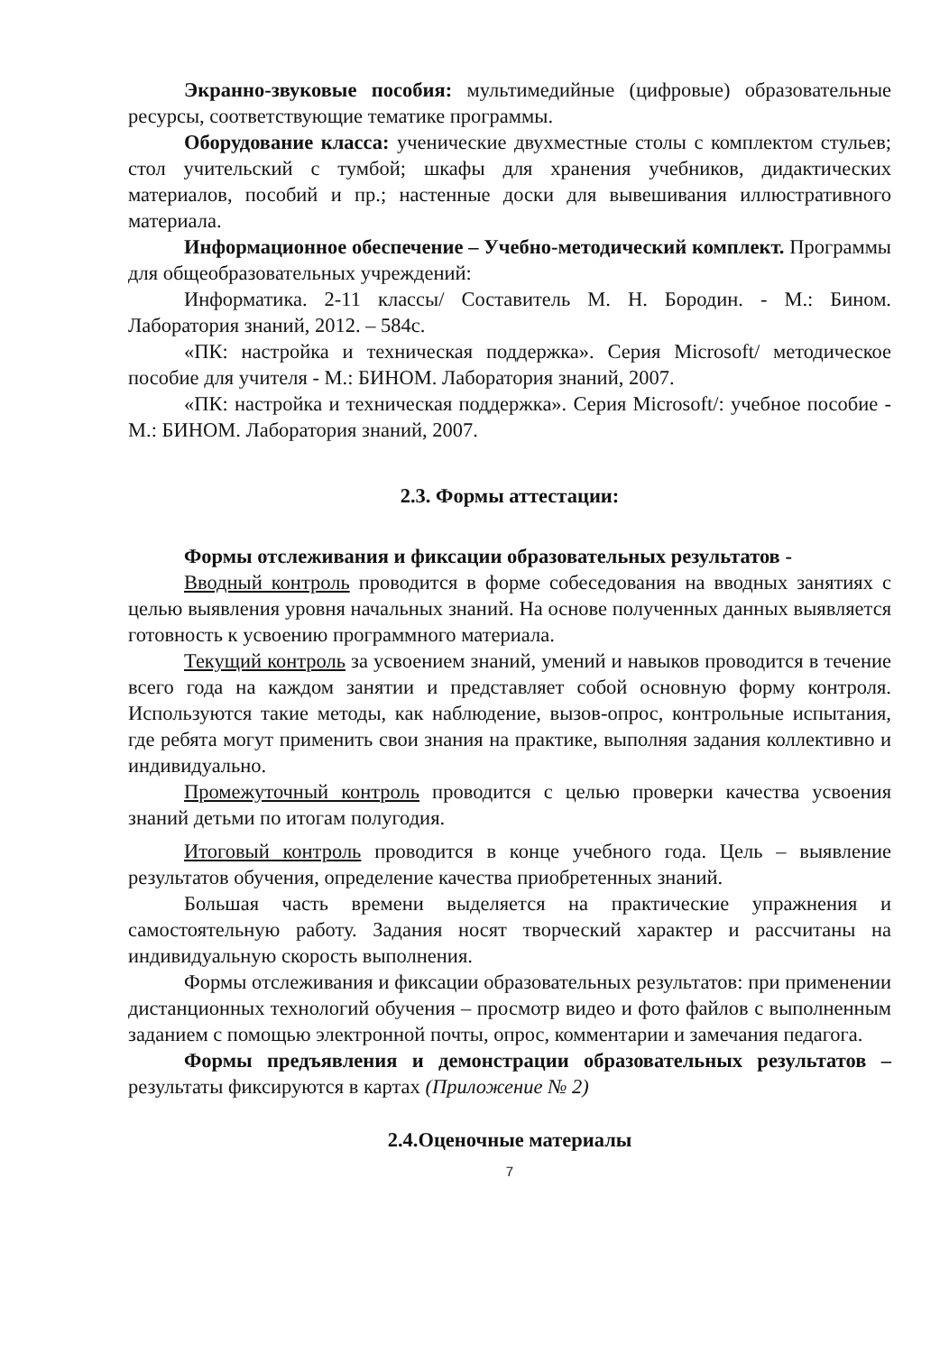Экранно-звуковые пособия: мультимедийные (цифровые) образовательные ресурсы, соответствующие тематике программы.
Оборудование класса: ученические двухместные столы с комплектом стульев; стол учительский с тумбой; шкафы для хранения учебников, дидактических материалов, пособий и пр.; настенные доски для вывешивания иллюстративного материала.
Информационное обеспечение – Учебно-методический комплект. Программы для общеобразовательных учреждений:
Информатика. 2-11 классы/ Составитель М. Н. Бородин. - М.: Бином. Лаборатория знаний, 2012. – 584с.
«ПК: настройка и техническая поддержка». Серия Microsoft/ методическое пособие для учителя - М.: БИНОМ. Лаборатория знаний, 2007.
«ПК: настройка и техническая поддержка». Серия Microsoft/: учебное пособие - М.: БИНОМ. Лаборатория знаний, 2007.
2.3. Формы аттестации:
Формы отслеживания и фиксации образовательных результатов -
Вводный контроль проводится в форме собеседования на вводных занятиях с целью выявления уровня начальных знаний. На основе полученных данных выявляется готовность к усвоению программного материала.
Текущий контроль за усвоением знаний, умений и навыков проводится в течение всего года на каждом занятии и представляет собой основную форму контроля. Используются такие методы, как наблюдение, вызов-опрос, контрольные испытания, где ребята могут применить свои знания на практике, выполняя задания коллективно и индивидуально.
Промежуточный контроль проводится с целью проверки качества усвоения знаний детьми по итогам полугодия.
Итоговый контроль проводится в конце учебного года. Цель – выявление результатов обучения, определение качества приобретенных знаний.
Большая часть времени выделяется на практические упражнения и самостоятельную работу. Задания носят творческий характер и рассчитаны на индивидуальную скорость выполнения.
Формы отслеживания и фиксации образовательных результатов: при применении дистанционных технологий обучения – просмотр видео и фото файлов с выполненным заданием с помощью электронной почты, опрос, комментарии и замечания педагога.
Формы предъявления и демонстрации образовательных результатов – результаты фиксируются в картах (Приложение № 2)
2.4.Оценочные материалы
7